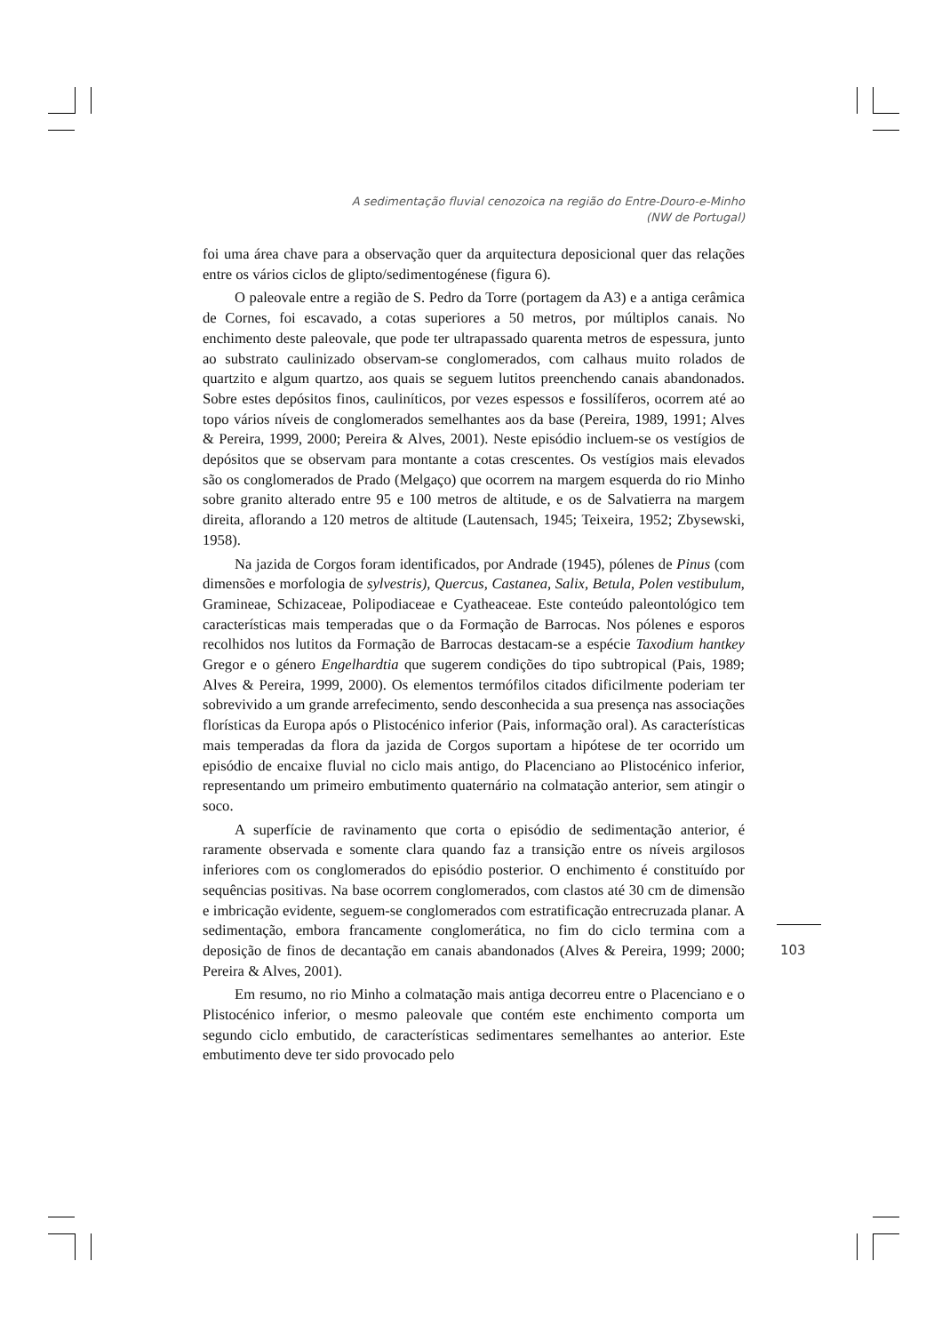A sedimentação fluvial cenozoica na região do Entre-Douro-e-Minho
(NW de Portugal)
foi uma área chave para a observação quer da arquitectura deposicional quer das relações entre os vários ciclos de glipto/sedimentogénese (figura 6).
O paleovale entre a região de S. Pedro da Torre (portagem da A3) e a antiga cerâmica de Cornes, foi escavado, a cotas superiores a 50 metros, por múltiplos canais. No enchimento deste paleovale, que pode ter ultrapassado quarenta metros de espessura, junto ao substrato caulinizado observam-se conglomerados, com calhaus muito rolados de quartzito e algum quartzo, aos quais se seguem lutitos preenchendo canais abandonados. Sobre estes depósitos finos, cauliníticos, por vezes espessos e fossilíferos, ocorrem até ao topo vários níveis de conglomerados semelhantes aos da base (Pereira, 1989, 1991; Alves & Pereira, 1999, 2000; Pereira & Alves, 2001). Neste episódio incluem-se os vestígios de depósitos que se observam para montante a cotas crescentes. Os vestígios mais elevados são os conglomerados de Prado (Melgaço) que ocorrem na margem esquerda do rio Minho sobre granito alterado entre 95 e 100 metros de altitude, e os de Salvatierra na margem direita, aflorando a 120 metros de altitude (Lautensach, 1945; Teixeira, 1952; Zbysewski, 1958).
Na jazida de Corgos foram identificados, por Andrade (1945), pólenes de Pinus (com dimensões e morfologia de sylvestris), Quercus, Castanea, Salix, Betula, Polen vestibulum, Gramineae, Schizaceae, Polipodiaceae e Cyatheaceae. Este conteúdo paleontológico tem características mais temperadas que o da Formação de Barrocas. Nos pólenes e esporos recolhidos nos lutitos da Formação de Barrocas destacam-se a espécie Taxodium hantkey Gregor e o género Engelhardtia que sugerem condições do tipo subtropical (Pais, 1989; Alves & Pereira, 1999, 2000). Os elementos termófilos citados dificilmente poderiam ter sobrevivido a um grande arrefecimento, sendo desconhecida a sua presença nas associações florísticas da Europa após o Plistocénico inferior (Pais, informação oral). As características mais temperadas da flora da jazida de Corgos suportam a hipótese de ter ocorrido um episódio de encaixe fluvial no ciclo mais antigo, do Placenciano ao Plistocénico inferior, representando um primeiro embutimento quaternário na colmatação anterior, sem atingir o soco.
A superfície de ravinamento que corta o episódio de sedimentação anterior, é raramente observada e somente clara quando faz a transição entre os níveis argilosos inferiores com os conglomerados do episódio posterior. O enchimento é constituído por sequências positivas. Na base ocorrem conglomerados, com clastos até 30 cm de dimensão e imbricação evidente, seguem-se conglomerados com estratificação entrecruzada planar. A sedimentação, embora francamente conglomerática, no fim do ciclo termina com a deposição de finos de decantação em canais abandonados (Alves & Pereira, 1999; 2000; Pereira & Alves, 2001).
Em resumo, no rio Minho a colmatação mais antiga decorreu entre o Placenciano e o Plistocénico inferior, o mesmo paleovale que contém este enchimento comporta um segundo ciclo embutido, de características sedimentares semelhantes ao anterior. Este embutimento deve ter sido provocado pelo
103